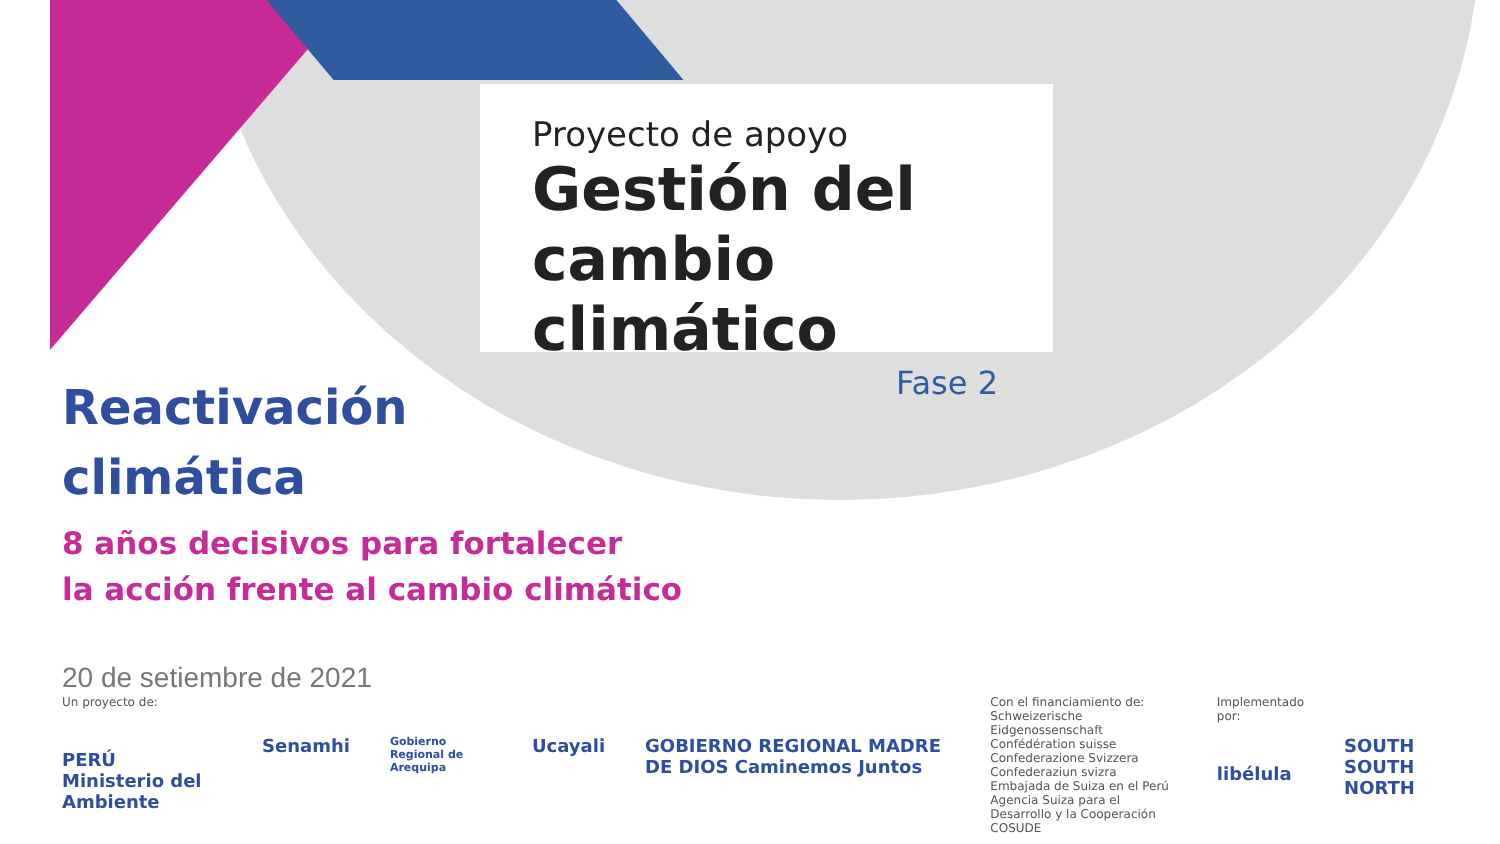Proyecto de apoyo
Gestión del
cambio climático
Fase 2
Reactivación
climática
8 años decisivos para fortalecer
la acción frente al cambio climático
20 de setiembre de 2021
Un proyecto de:
PERÚ Ministerio del Ambiente
Senamhi
Gobierno Regional de Arequipa
Ucayali GOBIERNO REGIONAL MADRE DE DIOS Caminemos Juntos
Con el financiamiento de:
Schweizerische Eidgenossenschaft
Confédération suisse
Confederazione Svizzera
Confederaziun svizra
Embajada de Suiza en el Perú
Agencia Suiza para el Desarrollo y la Cooperación COSUDE
Implementado por:
libélula
SOUTH SOUTH NORTH